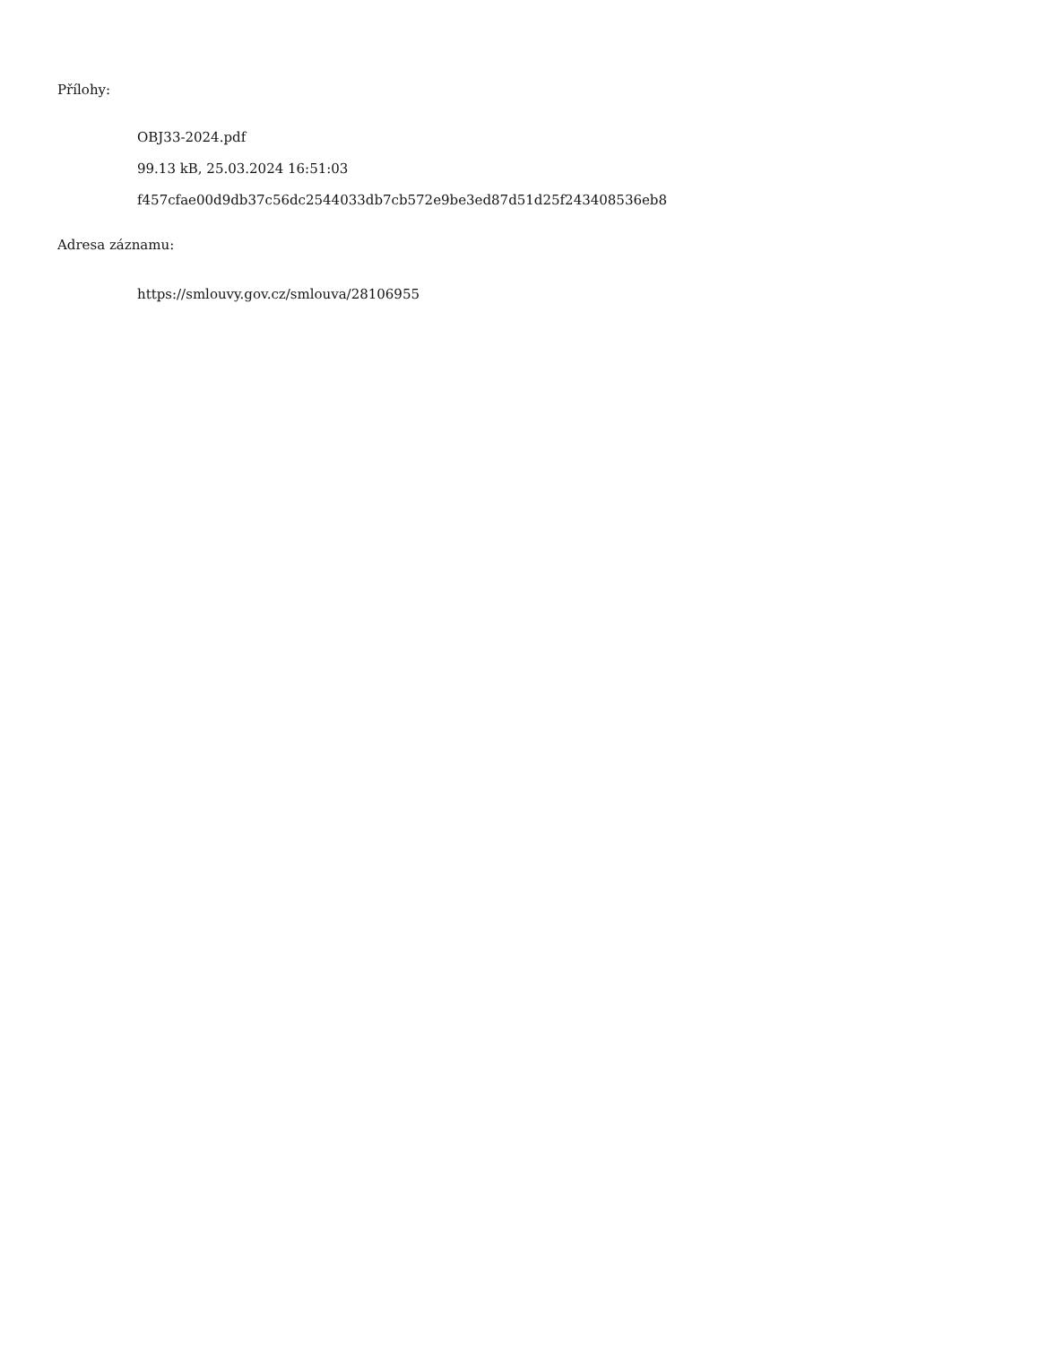Přílohy:
OBJ33-2024.pdf
99.13 kB, 25.03.2024 16:51:03
f457cfae00d9db37c56dc2544033db7cb572e9be3ed87d51d25f243408536eb8
Adresa záznamu:
https://smlouvy.gov.cz/smlouva/28106955